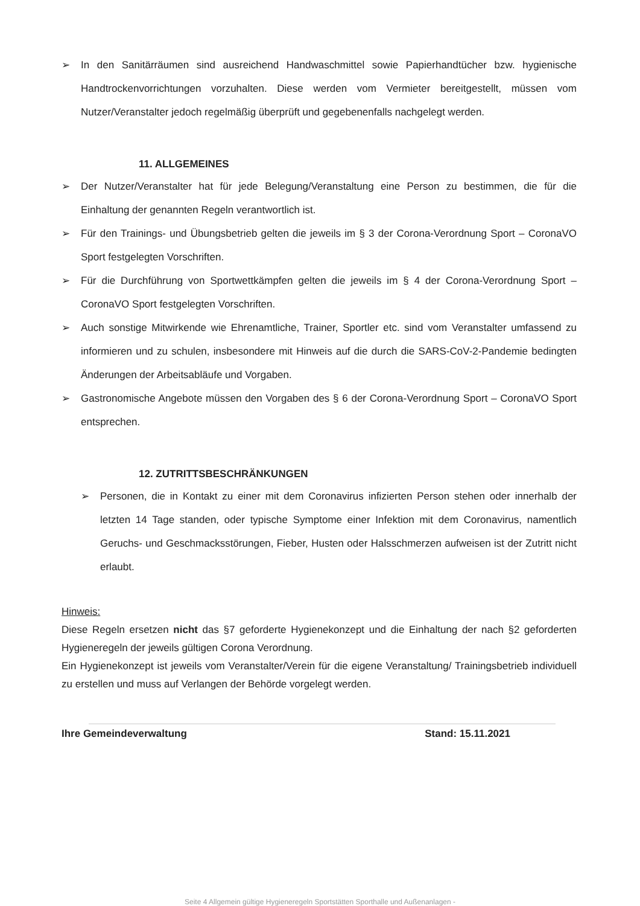➢ In den Sanitärräumen sind ausreichend Handwaschmittel sowie Papierhandtücher bzw. hygienische Handtrockenvorrichtungen vorzuhalten. Diese werden vom Vermieter bereitgestellt, müssen vom Nutzer/Veranstalter jedoch regelmäßig überprüft und gegebenenfalls nachgelegt werden.
11. ALLGEMEINES
➢ Der Nutzer/Veranstalter hat für jede Belegung/Veranstaltung eine Person zu bestimmen, die für die Einhaltung der genannten Regeln verantwortlich ist.
➢ Für den Trainings- und Übungsbetrieb gelten die jeweils im § 3 der Corona-Verordnung Sport – CoronaVO Sport festgelegten Vorschriften.
➢ Für die Durchführung von Sportwettkämpfen gelten die jeweils im § 4 der Corona-Verordnung Sport – CoronaVO Sport festgelegten Vorschriften.
➢ Auch sonstige Mitwirkende wie Ehrenamtliche, Trainer, Sportler etc. sind vom Veranstalter umfassend zu informieren und zu schulen, insbesondere mit Hinweis auf die durch die SARS-CoV-2-Pandemie bedingten Änderungen der Arbeitsabläufe und Vorgaben.
➢ Gastronomische Angebote müssen den Vorgaben des § 6 der Corona-Verordnung Sport – CoronaVO Sport entsprechen.
12. ZUTRITTSBESCHRÄNKUNGEN
➢ Personen, die in Kontakt zu einer mit dem Coronavirus infizierten Person stehen oder innerhalb der letzten 14 Tage standen, oder typische Symptome einer Infektion mit dem Coronavirus, namentlich Geruchs- und Geschmacksstörungen, Fieber, Husten oder Halsschmerzen aufweisen ist der Zutritt nicht erlaubt.
Hinweis:
Diese Regeln ersetzen nicht das §7 geforderte Hygienekonzept und die Einhaltung der nach §2 geforderten Hygieneregeln der jeweils gültigen Corona Verordnung.
Ein Hygienekonzept ist jeweils vom Veranstalter/Verein für die eigene Veranstaltung/ Trainingsbetrieb individuell zu erstellen und muss auf Verlangen der Behörde vorgelegt werden.
Ihre Gemeindeverwaltung Stand: 15.11.2021
Seite 4 Allgemein gültige Hygieneregeln Sportstätten Sporthalle und Außenanlagen -